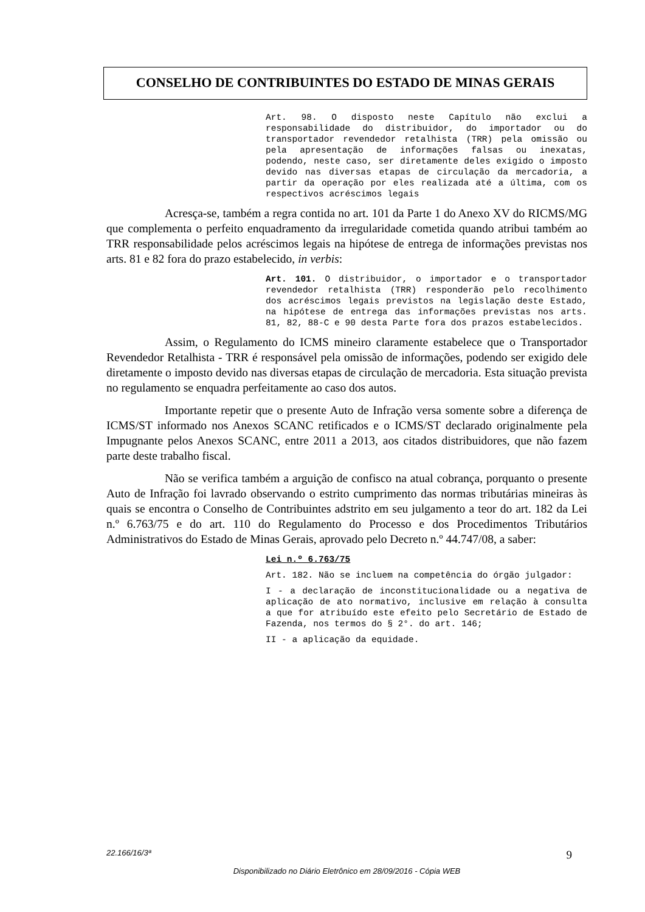CONSELHO DE CONTRIBUINTES DO ESTADO DE MINAS GERAIS
Art. 98. O disposto neste Capítulo não exclui a responsabilidade do distribuidor, do importador ou do transportador revendedor retalhista (TRR) pela omissão ou pela apresentação de informações falsas ou inexatas, podendo, neste caso, ser diretamente deles exigido o imposto devido nas diversas etapas de circulação da mercadoria, a partir da operação por eles realizada até a última, com os respectivos acréscimos legais
Acresça-se, também a regra contida no art. 101 da Parte 1 do Anexo XV do RICMS/MG que complementa o perfeito enquadramento da irregularidade cometida quando atribui também ao TRR responsabilidade pelos acréscimos legais na hipótese de entrega de informações previstas nos arts. 81 e 82 fora do prazo estabelecido, in verbis:
Art. 101. O distribuidor, o importador e o transportador revendedor retalhista (TRR) responderão pelo recolhimento dos acréscimos legais previstos na legislação deste Estado, na hipótese de entrega das informações previstas nos arts. 81, 82, 88-C e 90 desta Parte fora dos prazos estabelecidos.
Assim, o Regulamento do ICMS mineiro claramente estabelece que o Transportador Revendedor Retalhista - TRR é responsável pela omissão de informações, podendo ser exigido dele diretamente o imposto devido nas diversas etapas de circulação de mercadoria. Esta situação prevista no regulamento se enquadra perfeitamente ao caso dos autos.
Importante repetir que o presente Auto de Infração versa somente sobre a diferença de ICMS/ST informado nos Anexos SCANC retificados e o ICMS/ST declarado originalmente pela Impugnante pelos Anexos SCANC, entre 2011 a 2013, aos citados distribuidores, que não fazem parte deste trabalho fiscal.
Não se verifica também a arguição de confisco na atual cobrança, porquanto o presente Auto de Infração foi lavrado observando o estrito cumprimento das normas tributárias mineiras às quais se encontra o Conselho de Contribuintes adstrito em seu julgamento a teor do art. 182 da Lei n.º 6.763/75 e do art. 110 do Regulamento do Processo e dos Procedimentos Tributários Administrativos do Estado de Minas Gerais, aprovado pelo Decreto n.º 44.747/08, a saber:
Lei n.º 6.763/75
Art. 182. Não se incluem na competência do órgão julgador:
I - a declaração de inconstitucionalidade ou a negativa de aplicação de ato normativo, inclusive em relação à consulta a que for atribuído este efeito pelo Secretário de Estado de Fazenda, nos termos do § 2°. do art. 146;
II - a aplicação da equidade.
22.166/16/3ª 9
Disponibilizado no Diário Eletrônico em 28/09/2016 - Cópia WEB